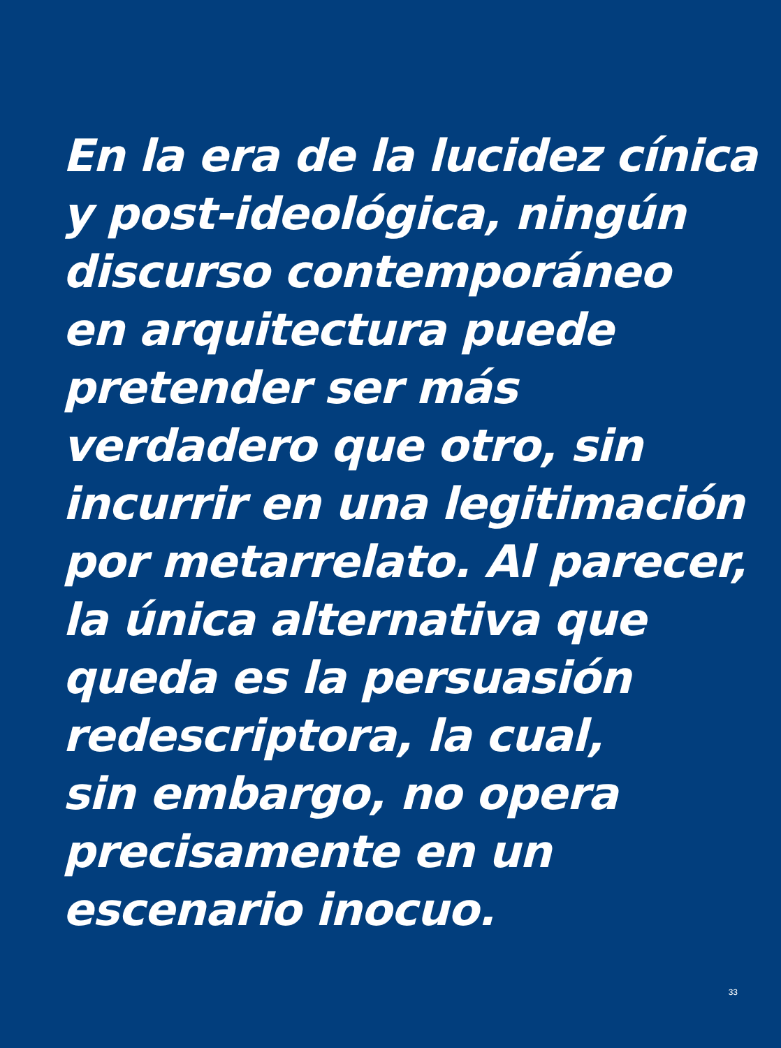En la era de la lucidez cínica
y post-ideológica, ningún
discurso contemporáneo
en arquitectura puede
pretender ser más
verdadero que otro, sin
incurrir en una legitimación
por metarrelato. Al parecer,
la única alternativa que
queda es la persuasión
redescriptora, la cual,
sin embargo, no opera
precisamente en un
escenario inocuo.
33